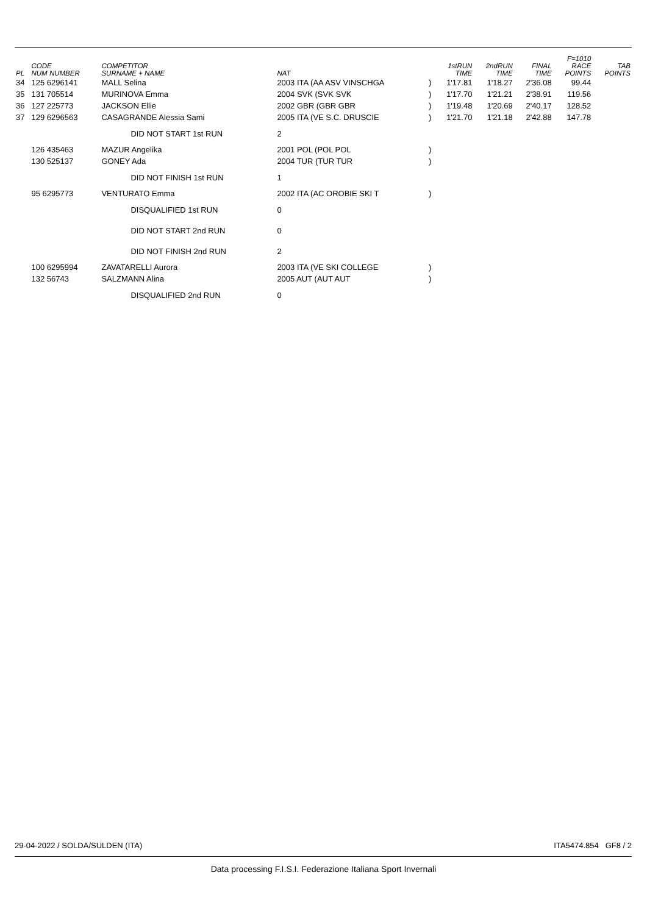| PL | CODE NUM NUMBER | COMPETITOR SURNAME + NAME | NAT | | 1stRUN TIME | 2ndRUN TIME | FINAL TIME | F=1010 RACE POINTS | TAB POINTS |
| --- | --- | --- | --- | --- | --- | --- | --- | --- | --- |
| 34 | 125 6296141 | MALL Selina | 2003 ITA (AA ASV VINSCHGA | ) | 1'17.81 | 1'18.27 | 2'36.08 | 99.44 | |
| 35 | 131 705514 | MURINOVA Emma | 2004 SVK (SVK SVK | ) | 1'17.70 | 1'21.21 | 2'38.91 | 119.56 | |
| 36 | 127 225773 | JACKSON Ellie | 2002 GBR (GBR GBR | ) | 1'19.48 | 1'20.69 | 2'40.17 | 128.52 | |
| 37 | 129 6296563 | CASAGRANDE Alessia Sami | 2005 ITA (VE S.C. DRUSCIE | ) | 1'21.70 | 1'21.18 | 2'42.88 | 147.78 | |
| | | DID NOT START 1st RUN | 2 | | | | | | |
| | 126 435463 | MAZUR Angelika | 2001 POL (POL POL | ) | | | | | |
| | 130 525137 | GONEY Ada | 2004 TUR (TUR TUR | ) | | | | | |
| | | DID NOT FINISH 1st RUN | 1 | | | | | | |
| | 95 6295773 | VENTURATO Emma | 2002 ITA (AC OROBIE SKI T | ) | | | | | |
| | | DISQUALIFIED 1st RUN | 0 | | | | | | |
| | | DID NOT START 2nd RUN | 0 | | | | | | |
| | | DID NOT FINISH 2nd RUN | 2 | | | | | | |
| | 100 6295994 | ZAVATARELLI Aurora | 2003 ITA (VE SKI COLLEGE | ) | | | | | |
| | 132 56743 | SALZMANN Alina | 2005 AUT (AUT AUT | ) | | | | | |
| | | DISQUALIFIED 2nd RUN | 0 | | | | | | |
29-04-2022 / SOLDA/SULDEN (ITA) ITA5474.854 GF8 / 2
Data processing F.I.S.I. Federazione Italiana Sport Invernali